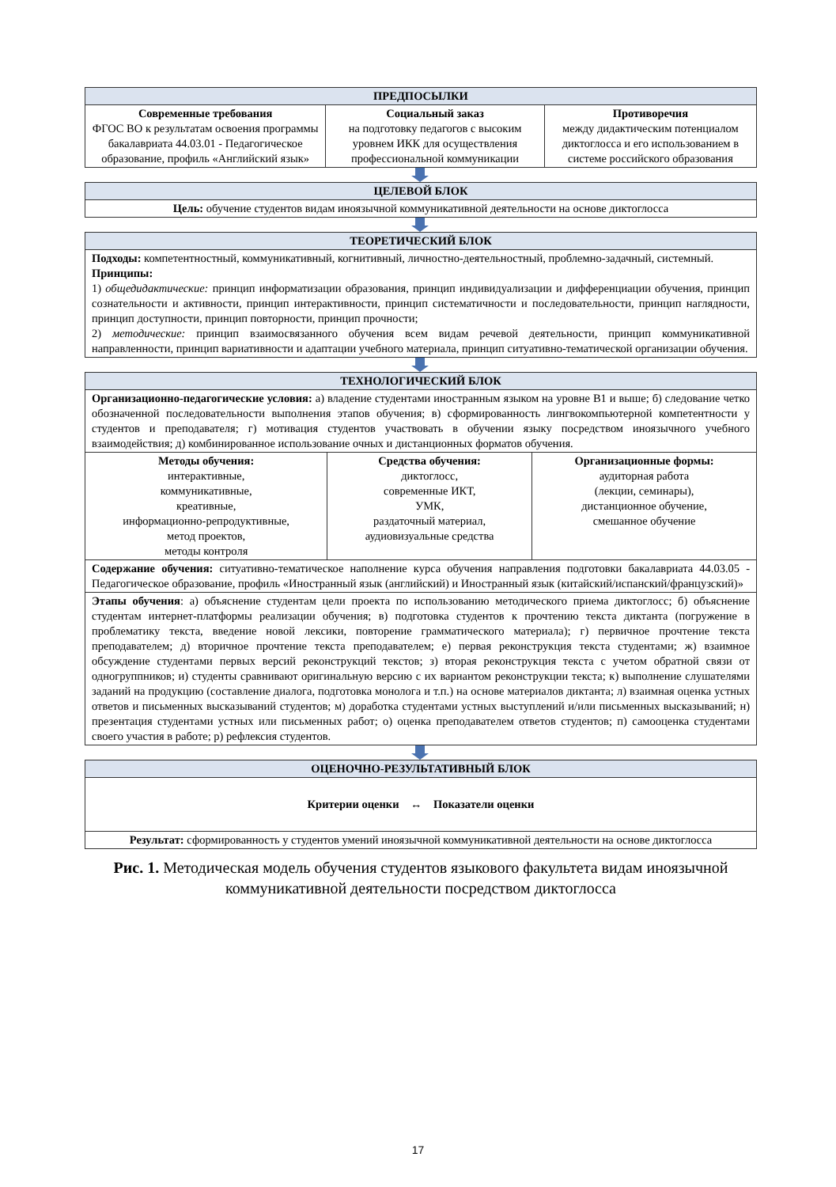| ПРЕДПОСЫЛКИ | | |
| --- | --- | --- |
| Современные требования ФГОС ВО к результатам освоения программы бакалавриата 44.03.01 - Педагогическое образование, профиль «Английский язык» | Социальный заказ на подготовку педагогов с высоким уровнем ИКК для осуществления профессиональной коммуникации | Противоречия между дидактическим потенциалом диктоглосса и его использованием в системе российского образования |
| ЦЕЛЕВОЙ БЛОК |
| --- |
| Цель: обучение студентов видам иноязычной коммуникативной деятельности на основе диктоглосса |
| ТЕОРЕТИЧЕСКИЙ БЛОК |
| --- |
| Подходы: компетентностный, коммуникативный, когнитивный, личностно-деятельностный, проблемно-задачный, системный. Принципы: 1) общедидактические: принцип информатизации образования, принцип индивидуализации и дифференциации обучения, принцип сознательности и активности, принцип интерактивности, принцип систематичности и последовательности, принцип наглядности, принцип доступности, принцип повторности, принцип прочности; 2) методические: принцип взаимосвязанного обучения всем видам речевой деятельности, принцип коммуникативной направленности, принцип вариативности и адаптации учебного материала, принцип ситуативно-тематической организации обучения. |
| ТЕХНОЛОГИЧЕСКИЙ БЛОК | | |
| --- | --- | --- |
| Организационно-педагогические условия: а) владение студентами иностранным языком на уровне В1 и выше; б) следование четко обозначенной последовательности выполнения этапов обучения; в) сформированность лингвокомпьютерной компетентности у студентов и преподавателя; г) мотивация студентов участвовать в обучении языку посредством иноязычного учебного взаимодействия; д) комбинированное использование очных и дистанционных форматов обучения. | | |
| Методы обучения: интерактивные, коммуникативные, креативные, информационно-репродуктивные, метод проектов, методы контроля | Средства обучения: диктоглосс, современные ИКТ, УМК, раздаточный материал, аудиовизуальные средства | Организационные формы: аудиторная работа (лекции, семинары), дистанционное обучение, смешанное обучение |
| Содержание обучения: ситуативно-тематическое наполнение курса обучения направления подготовки бакалавриата 44.03.05 - Педагогическое образование, профиль «Иностранный язык (английский) и Иностранный язык (китайский/испанский/французский)» | | |
| Этапы обучения : а) объяснение студентам цели проекта по использованию методического приема диктоглосс; б) объяснение студентам интернет-платформы реализации обучения; в) подготовка студентов к прочтению текста диктанта (погружение в проблематику текста, введение новой лексики, повторение грамматического материала); г) первичное прочтение текста преподавателем; д) вторичное прочтение текста преподавателем; е) первая реконструкция текста студентами; ж) взаимное обсуждение студентами первых версий реконструкций текстов; з) вторая реконструкция текста с учетом обратной связи от одногруппников; и) студенты сравнивают оригинальную версию с их вариантом реконструкции текста; к) выполнение слушателями заданий на продукцию (составление диалога, подготовка монолога и т.п.) на основе материалов диктанта; л) взаимная оценка устных ответов и письменных высказываний студентов; м) доработка студентами устных выступлений и/или письменных высказываний; н) презентация студентами устных или письменных работ; о) оценка преподавателем ответов студентов; п) самооценка студентами своего участия в работе; р) рефлексия студентов. | | |
| ОЦЕНОЧНО-РЕЗУЛЬТАТИВНЫЙ БЛОК |
| --- |
| Критерии оценки ↔ Показатели оценки |
| Результат: сформированность у студентов умений иноязычной коммуникативной деятельности на основе диктоглосса |
Рис. 1. Методическая модель обучения студентов языкового факультета видам иноязычной коммуникативной деятельности посредством диктоглосса
17